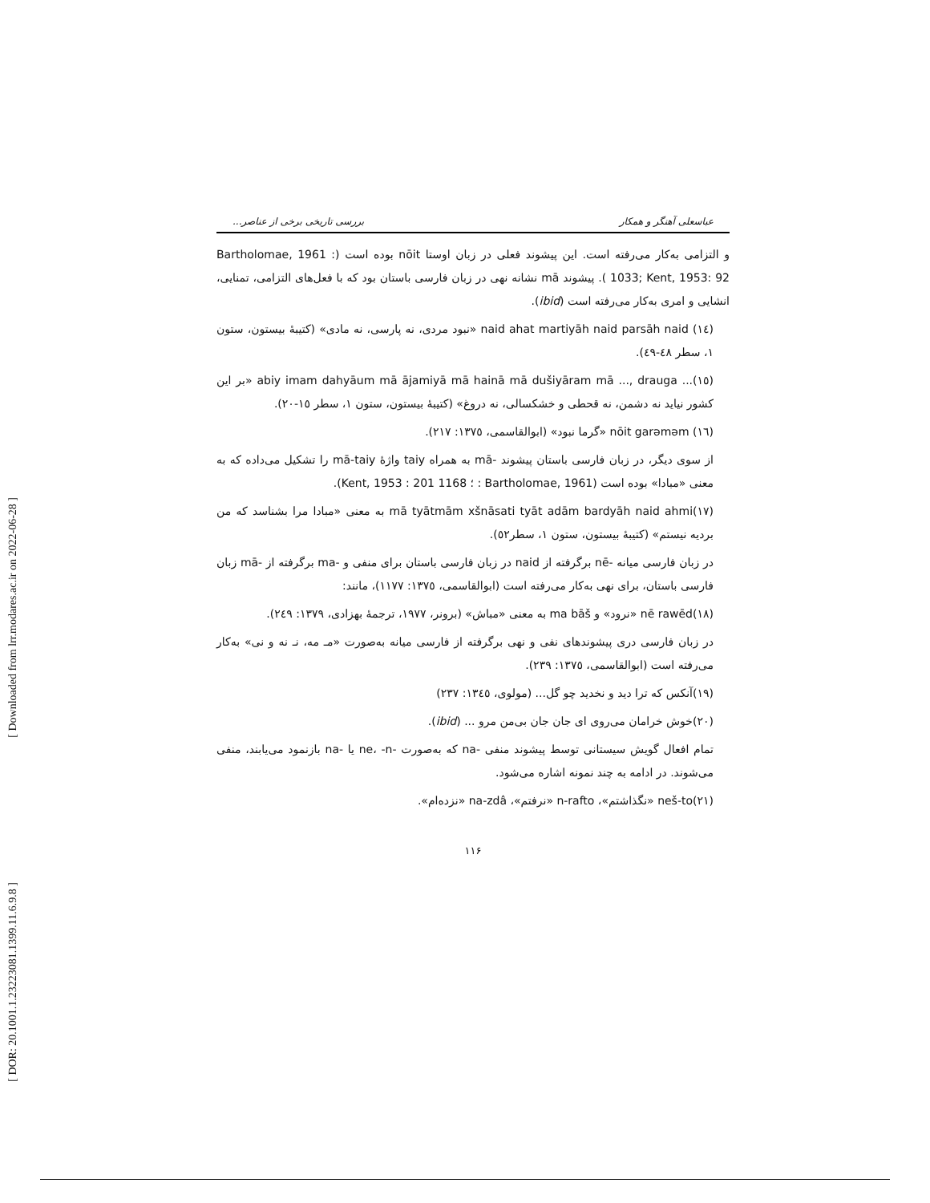[ Downloaded from lrr.modares.ac.ir on 2022-06-28 ]
[ DOR: 20.1001.1.23223081.1399.11.6.9.8 ]
عباسعلی آهنگر و همکار بررسی تاریخی برخی از عناصر...
و التزامی به‌کار می‌رفته است. این پیشوند فعلی در زبان اوستا nōit بوده است (Bartholomae, 1961 : 1033; Kent, 1953: 92 ). پیشوند mā نشانه نهی در زبان فارسی باستان بود که با فعل‌های التزامی، تمنایی، انشایی و امری به‌کار می‌رفته است (ibid).
(١٤) naid ahat martiyāh naid parsāh naid «نبود مردی، نه پارسی، نه مادی» (کتیبهٔ بیستون، ستون ١، سطر ٤٨-٤٩).
(١٥)... abiy imam dahyāum mā ājamiyā mā hainā mā dušiyāram mā ..., drauga «بر این کشور نیاید نه دشمن، نه قحطی و خشکسالی، نه دروغ» (کتیبهٔ بیستون، ستون ١، سطر ١٥-٢٠).
(١٦) nōit garəməm «گرما نبود» (ابوالقاسمی، ١٣٧٥: ٢١٧).
از سوی دیگر، در زبان فارسی باستان پیشوند -mā به همراه taiy واژهٔ mā-taiy را تشکیل می‌داده که به معنی «مبادا» بوده است (Bartholomae, 1961 : ؛ Kent, 1953 : 201 1168).
(١٧)mā tyātmām xšnāsati tyāt adām bardyāh naid ahmi به معنی «مبادا مرا بشناسد که من بردیه نیستم» (کتیبهٔ بیستون، ستون ١، سطر٥٢).
در زبان فارسی میانه -nē برگرفته از naid در زبان فارسی باستان برای منفی و -ma برگرفته از -mā زبان فارسی باستان، برای نهی به‌کار می‌رفته است (ابوالقاسمی، ١٣٧٥: ١١٧٧)، مانند:
(١٨)nē rawēd «نرود» و ma bāš به معنی «مباش» (برونر، ١٩٧٧، ترجمهٔ بهزادی، ١٣٧٩: ٢٤٩).
در زبان فارسی دری پیشوندهای نفی و نهی برگرفته از فارسی میانه به‌صورت «مـ مه، نـ نه و نی» به‌کار می‌رفته است (ابوالقاسمی، ١٣٧٥: ٢٣٩).
(١٩)آنکس که ترا دید و نخدید چو گل... (مولوی، ١٣٤٥: ٢٣٧)
(٢٠)خوش خرامان می‌روی ای جان جان بی‌من مرو ... (ibid).
تمام افعال گویش سیستانی توسط پیشوند منفی -na که به‌صورت -ne، -n یا -na بازنمود می‌یابند، منفی می‌شوند. در ادامه به چند نمونه اشاره می‌شود.
(٢١)neš-to «نگذاشتم»، n-rafto «نرفتم»، na-zdâ «نزده‌ام».
١١۶